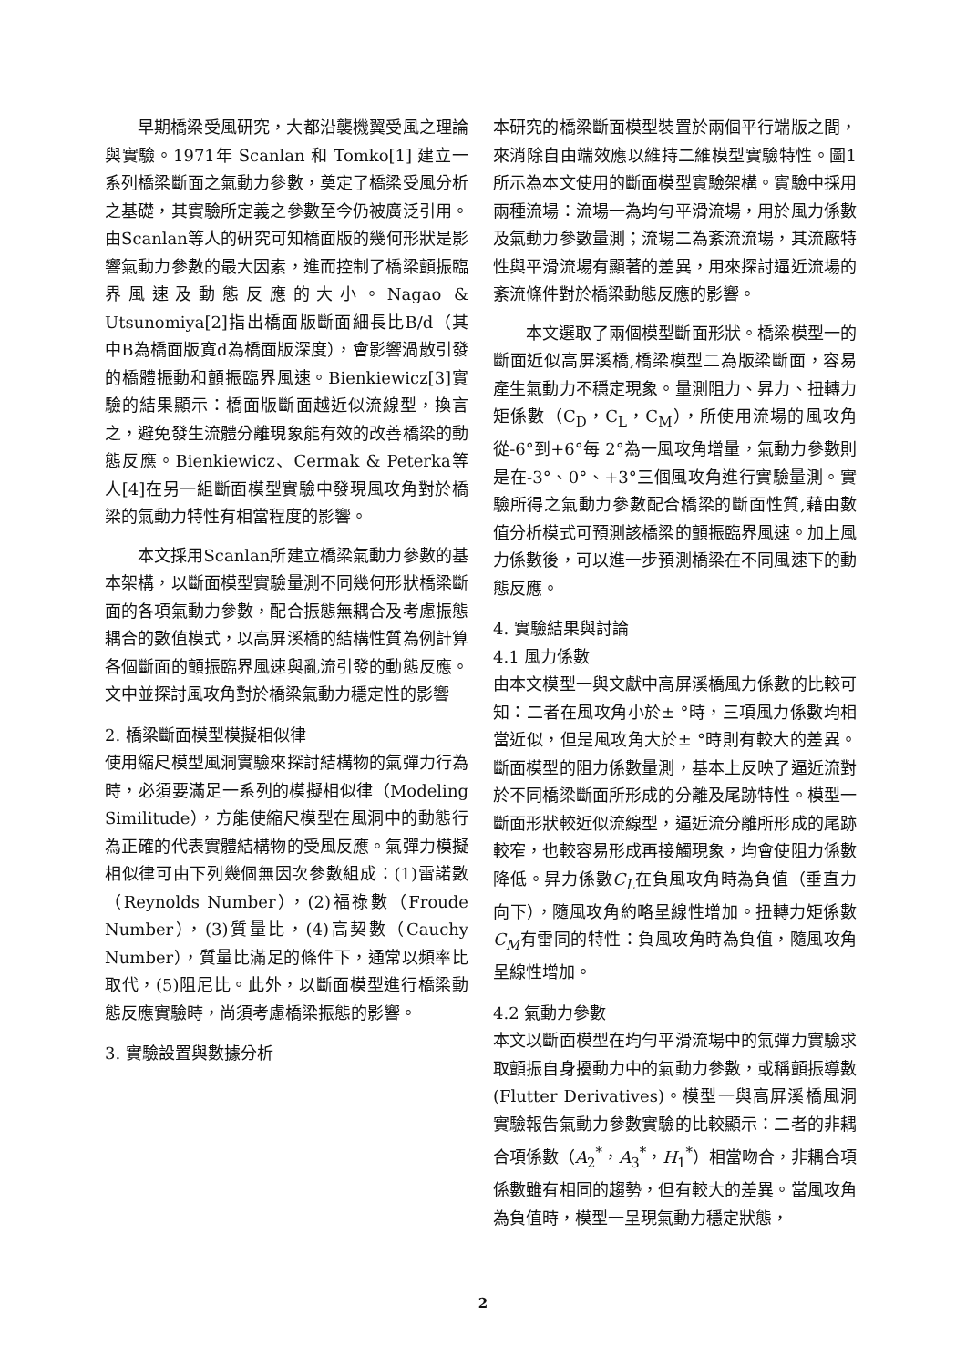早期橋梁受風研究，大都沿襲機翼受風之理論與實驗。1971年 Scanlan 和 Tomko[1] 建立一系列橋梁斷面之氣動力參數，奠定了橋梁受風分析之基礎，其實驗所定義之參數至今仍被廣泛引用。由Scanlan等人的研究可知橋面版的幾何形狀是影響氣動力參數的最大因素，進而控制了橋梁顫振臨界風速及動態反應的大小。Nagao & Utsunomiya[2]指出橋面版斷面細長比B/d（其中B為橋面版寬d為橋面版深度），會影響渦散引發的橋體振動和顫振臨界風速。Bienkiewicz[3]實驗的結果顯示：橋面版斷面越近似流線型，換言之，避免發生流體分離現象能有效的改善橋梁的動態反應。Bienkiewicz、Cermak & Peterka等人[4]在另一組斷面模型實驗中發現風攻角對於橋梁的氣動力特性有相當程度的影響。
本文採用Scanlan所建立橋梁氣動力參數的基本架構，以斷面模型實驗量測不同幾何形狀橋梁斷面的各項氣動力參數，配合振態無耦合及考慮振態耦合的數值模式，以高屏溪橋的結構性質為例計算各個斷面的顫振臨界風速與亂流引發的動態反應。文中並探討風攻角對於橋梁氣動力穩定性的影響
2. 橋梁斷面模型模擬相似律
使用縮尺模型風洞實驗來探討結構物的氣彈力行為時，必須要滿足一系列的模擬相似律（Modeling Similitude），方能使縮尺模型在風洞中的動態行為正確的代表實體結構物的受風反應。氣彈力模擬相似律可由下列幾個無因次參數組成：(1)雷諾數（Reynolds Number），(2)福祿數（Froude Number），(3)質量比，(4)高契數（Cauchy Number），質量比滿足的條件下，通常以頻率比取代，(5)阻尼比。此外，以斷面模型進行橋梁動態反應實驗時，尚須考慮橋梁振態的影響。
3. 實驗設置與數據分析
本研究的橋梁斷面模型裝置於兩個平行端版之間，來消除自由端效應以維持二維模型實驗特性。圖1所示為本文使用的斷面模型實驗架構。實驗中採用兩種流場：流場一為均勻平滑流場，用於風力係數及氣動力參數量測；流場二為紊流流場，其流廠特性與平滑流場有顯著的差異，用來探討逼近流場的紊流條件對於橋梁動態反應的影響。
本文選取了兩個模型斷面形狀。橋梁模型一的斷面近似高屏溪橋,橋梁模型二為版梁斷面，容易產生氣動力不穩定現象。量測阻力、昇力、扭轉力矩係數（C<sub>D</sub>，C<sub>L</sub>，C<sub>M</sub>），所使用流場的風攻角從-6°到+6°每 2°為一風攻角增量，氣動力參數則是在-3°、0°、+3°三個風攻角進行實驗量測。實驗所得之氣動力參數配合橋梁的斷面性質,藉由數值分析模式可預測該橋梁的顫振臨界風速。加上風力係數後，可以進一步預測橋梁在不同風速下的動態反應。
4. 實驗結果與討論
4.1 風力係數
由本文模型一與文獻中高屏溪橋風力係數的比較可知：二者在風攻角小於± °時，三項風力係數均相當近似，但是風攻角大於± °時則有較大的差異。斷面模型的阻力係數量測，基本上反映了逼近流對於不同橋梁斷面所形成的分離及尾跡特性。模型一斷面形狀較近似流線型，逼近流分離所形成的尾跡較窄，也較容易形成再接觸現象，均會使阻力係數降低。昇力係數C<sub>L</sub>在負風攻角時為負值（垂直力向下），隨風攻角約略呈線性增加。扭轉力矩係數C<sub>M</sub>有雷同的特性：負風攻角時為負值，隨風攻角呈線性增加。
4.2 氣動力參數
本文以斷面模型在均勻平滑流場中的氣彈力實驗求取顫振自身擾動力中的氣動力參數，或稱顫振導數(Flutter Derivatives)。模型一與高屏溪橋風洞實驗報告氣動力參數實驗的比較顯示：二者的非耦合項係數（A<sub>2</sub><sup>*</sup>，A<sub>3</sub><sup>*</sup>，H<sub>1</sub><sup>*</sup>）相當吻合，非耦合項係數雖有相同的趨勢，但有較大的差異。當風攻角為負值時，模型一呈現氣動力穩定狀態，
2